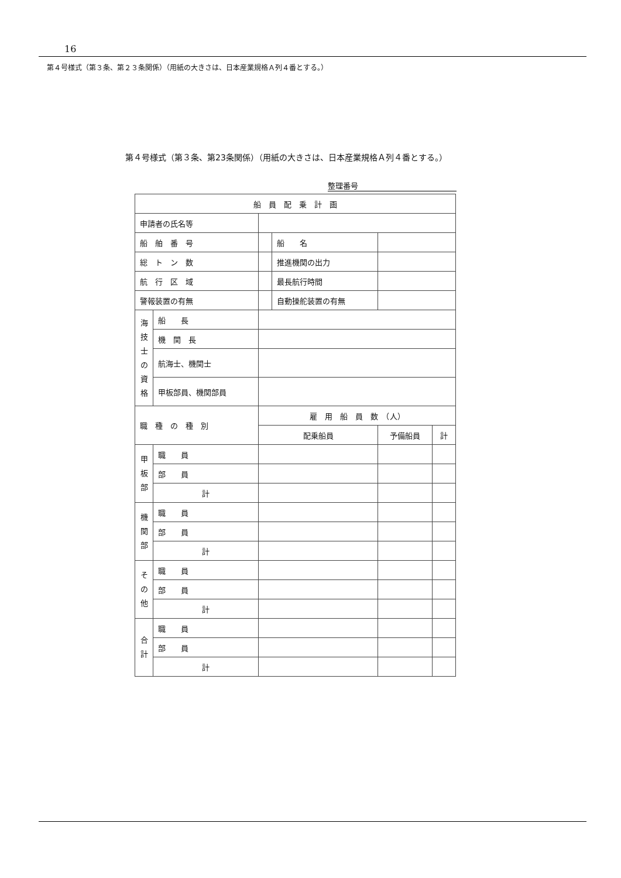16
第４号様式（第３条、第２３条関係）（用紙の大きさは、日本産業規格Ａ列４番とする。）
第４号様式（第３条、第23条関係）（用紙の大きさは、日本産業規格Ａ列４番とする。）
整理番号
| 船 員 配 乗 計 画 | | | | | |
| 申請者の氏名等 | | | | | |
| 船 舶 番 号 | | | 船 名 | | |
| 総 ト ン 数 | | | 推進機関の出力 | | |
| 航 行 区 域 | | | 最長航行時間 | | |
| 警報装置の有無 | | | 自動操舵装置の有無 | | |
| 海技士の資格 | 船 長 | | | | |
| | 機 関 長 | | | | |
| | 航海士、機関士 | | | | |
| | 甲板部員、機関部員 | | | | |
| 職 種 の 種 別 | | 雇 用 船 員 数 （人） | | | |
| | | 配乗船員 | | 予備船員 | 計 |
| 甲板部 | 職 員 | | | | |
| | 部 員 | | | | |
| | 計 | | | | |
| 機関部 | 職 員 | | | | |
| | 部 員 | | | | |
| | 計 | | | | |
| その他 | 職 員 | | | | |
| | 部 員 | | | | |
| | 計 | | | | |
| 合計 | 職 員 | | | | |
| | 部 員 | | | | |
| | 計 | | | | |